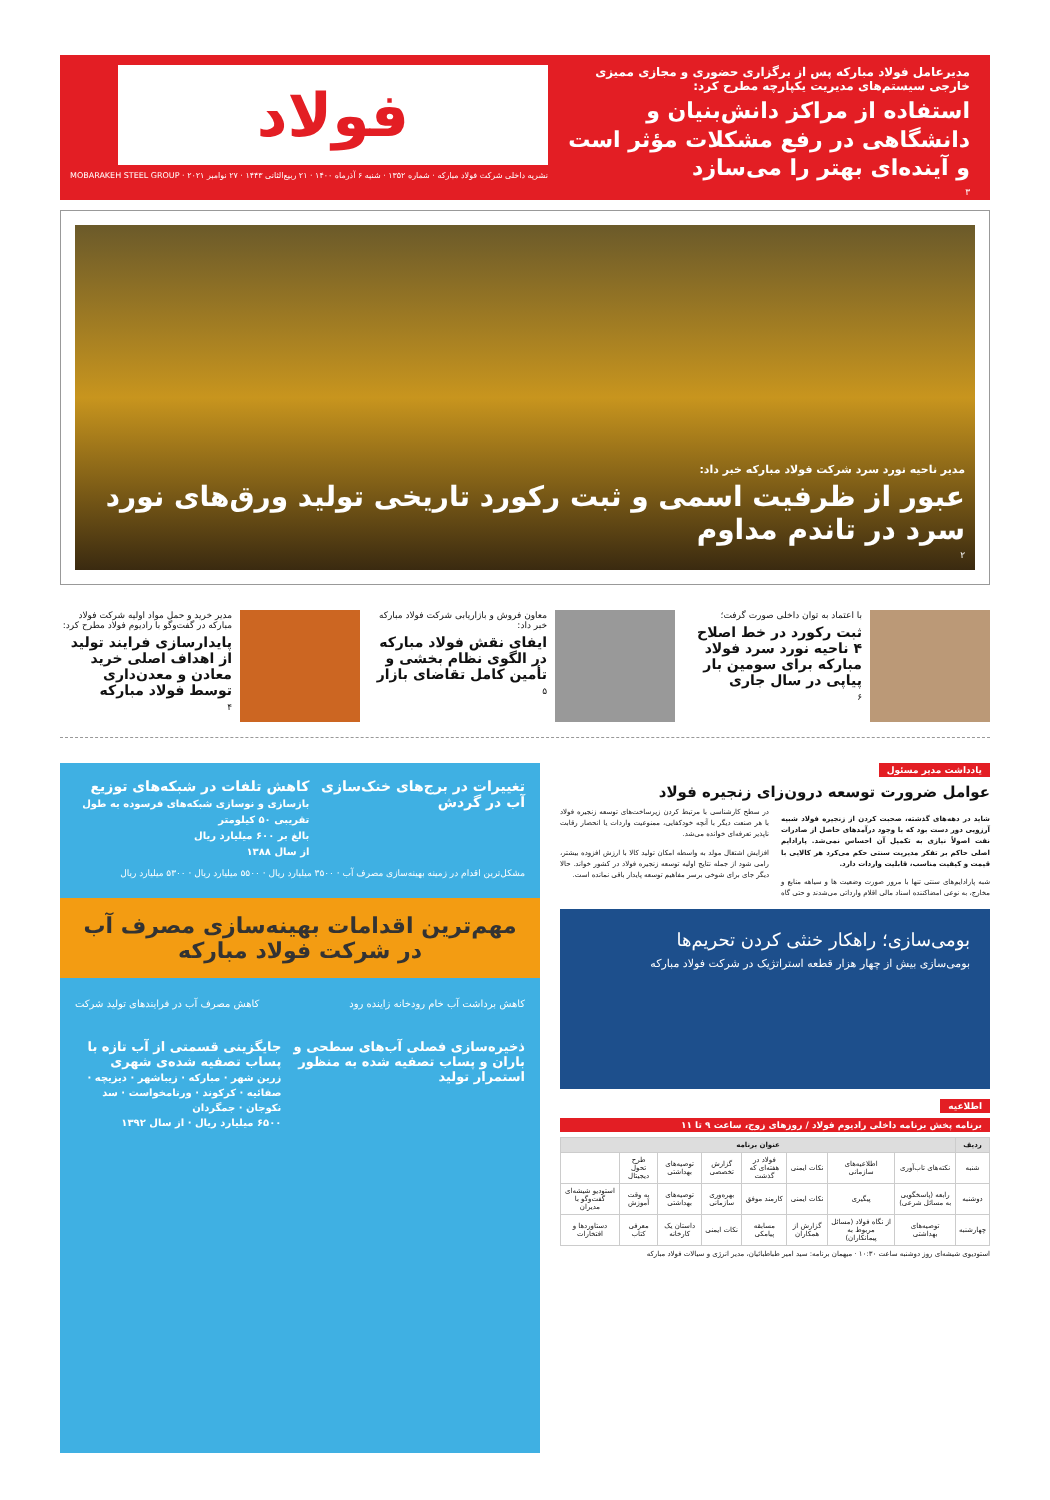مدیرعامل فولاد مبارکه پس از برگزاری حضوری و مجازی ممیزی خارجی سیستم‌های مدیریت یکپارچه مطرح کرد:
استفاده از مراکز دانش‌بنیان و دانشگاهی در رفع مشکلات مؤثر است و آینده‌ای بهتر را می‌سازد
۳
فولاد
نشریه داخلی شرکت فولاد مبارکه · شماره ۱۳۵۲ · شنبه ۶ آذرماه ۱۴۰۰ · ۲۱ ربیع‌الثانی ۱۴۴۳ · ۲۷ نوامبر ۲۰۲۱ · MOBARAKEH STEEL GROUP
مدیر ناحیه نورد سرد شرکت فولاد مبارکه خبر داد:
عبور از ظرفیت اسمی و ثبت رکورد تاریخی تولید ورق‌های نورد سرد در تاندم مداوم
۲
با اعتماد به توان داخلی صورت گرفت؛
ثبت رکورد در خط اصلاح ۴ ناحیه نورد سرد فولاد مبارکه برای سومین بار پیاپی در سال جاری
۶
معاون فروش و بازاریابی شرکت فولاد مبارکه خبر داد:
ایفای نقش فولاد مبارکه در الگوی نظام بخشی و تأمین کامل تقاضای بازار
۵
مدیر خرید و حمل مواد اولیه شرکت فولاد مبارکه در گفت‌وگو با رادیوم فولاد مطرح کرد:
پایدارسازی فرایند تولید از اهداف اصلی خرید معادن و معدن‌داری توسط فولاد مبارکه
۴
یادداشت مدیر مسئول
عوامل ضرورت توسعه درون‌زای زنجیره فولاد
شاید در دهه‌های گذشته، صحبت کردن از زنجیره فولاد شبیه آرزویی دور دست بود که با وجود درآمدهای حاصل از صادرات نفت اصولاً نیازی به تکمیل آن احساس نمی‌شد. پارادایم اصلی حاکم بر تفکر مدیریت سنتی حکم می‌کرد هر کالایی با قیمت و کیفیت مناسب، قابلیت واردات دارد.
شبه پارادایم‌های سنتی تنها با مرور صورت وضعیت ها و سیاهه منابع و مخارج، به نوعی امضاکننده اسناد مالی اقلام وارداتی می‌شدند و حتی گاه در سطح کارشناسی با مرتبط کردن زیرساخت‌های توسعه زنجیره فولاد با هر صنعت دیگر با آنچه خودکفایی، ممنوعیت واردات یا انحصار رقابت ناپذیر تعرفه‌ای خوانده می‌شد.
افزایش اشتغال مولد به واسطه امکان تولید کالا با ارزش افزوده بیشتر، رامی شود از جمله نتایج اولیه توسعه زنجیره فولاد در کشور خواند. حالا دیگر جای برای شوخی برسر مفاهیم توسعه پایدار باقی نمانده است.
بومی‌سازی؛ راهکار خنثی کردن تحریم‌ها
بومی‌سازی بیش از چهار هزار قطعه استراتژیک در شرکت فولاد مبارکه
اطلاعیه
برنامه پخش برنامه داخلی رادیوم فولاد / روزهای زوج، ساعت ۹ تا ۱۱
| ردیف | عنوان برنامه | | | | | | | |
| --- | --- | --- | --- | --- | --- | --- | --- | --- |
| شنبه | نکته‌های تاب‌آوری | اطلاعیه‌های سازمانی | نکات ایمنی | فولاد در هفته‌ای که گذشت | گزارش تخصصی | توصیه‌های بهداشتی | طرح تحول دیجیتال | |
| دوشنبه | رابعه (پاسخگویی به مسائل شرعی) | پیگیری | نکات ایمنی | کارمند موفق | بهره‌وری سازمانی | توصیه‌های بهداشتی | به وقت آموزش | استودیو شیشه‌ای گفت‌وگو با مدیران |
| چهارشنبه | توصیه‌های بهداشتی | از نگاه فولاد (مسائل مربوط به پیمانکاران) | گزارش از همکاران | مسابقه پیامکی | نکات ایمنی | داستان یک کارخانه | معرفی کتاب | دستاوردها و افتخارات |
استودیوی شیشه‌ای روز دوشنبه ساعت ۱۰:۳۰ · میهمان برنامه: سید امیر طباطبائیان، مدیر انرژی و سیالات فولاد مبارکه
تغییرات در برج‌های خنک‌سازی آب در گردش
کاهش تلفات در شبکه‌های توزیع
بازسازی و نوسازی شبکه‌های فرسوده به طول تقریبی ۵۰ کیلومتر
بالغ بر ۶۰۰ میلیارد ریال
از سال ۱۳۸۸
مشکل‌ترین اقدام در زمینه بهینه‌سازی مصرف آب · ۳۵۰۰ میلیارد ریال · ۵۵۰۰ میلیارد ریال · ۵۳۰۰ میلیارد ریال
مهم‌ترین اقدامات بهینه‌سازی مصرف آب
در شرکت فولاد مبارکه
کاهش برداشت آب خام رودخانه زاینده رود
کاهش مصرف آب در فرایندهای تولید شرکت
ذخیره‌سازی فصلی آب‌های سطحی و باران و پساب تصفیه شده به منظور استمرار تولید
جایگزینی قسمتی از آب تازه با پساب تصفیه شده‌ی شهری
زرین شهر · مبارکه · زیباشهر · دیزیچه · صفائیه · کرکوند · ورنامخواست · سد نکوجان · جمگردان
۶۵۰۰ میلیارد ریال · از سال ۱۳۹۲